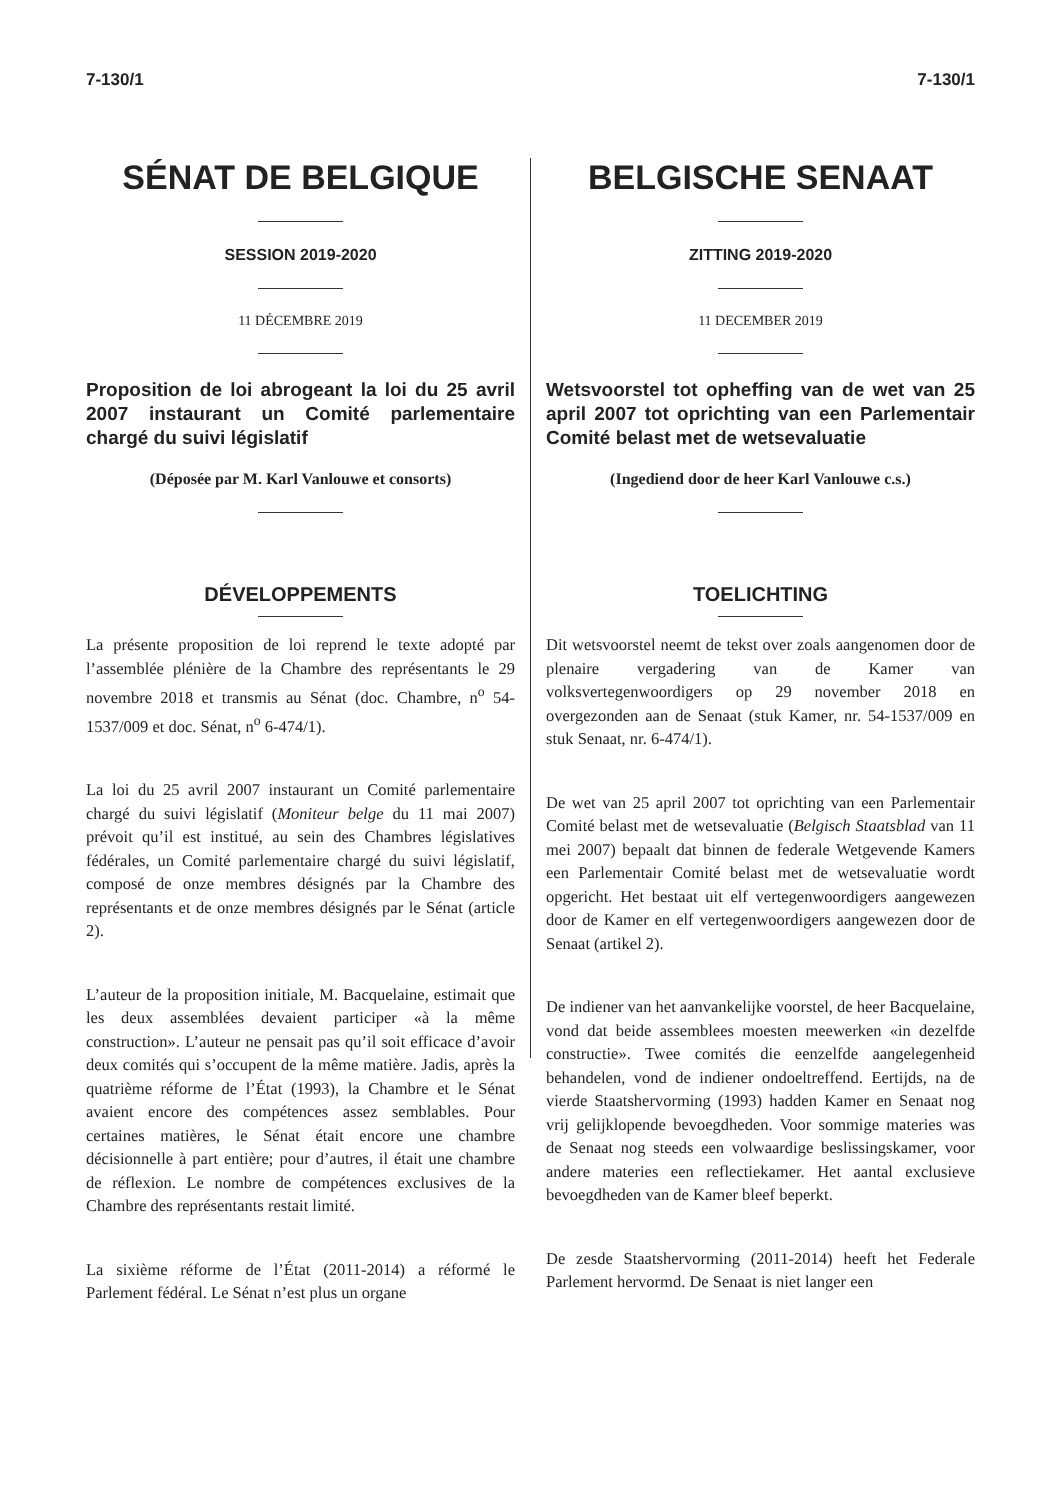7-130/1 7-130/1
SÉNAT DE BELGIQUE
SESSION 2019-2020
11 DÉCEMBRE 2019
Proposition de loi abrogeant la loi du 25 avril 2007 instaurant un Comité parlementaire chargé du suivi législatif
(Déposée par M. Karl Vanlouwe et consorts)
DÉVELOPPEMENTS
La présente proposition de loi reprend le texte adopté par l’assemblée plénière de la Chambre des représentants le 29 novembre 2018 et transmis au Sénat (doc. Chambre, n<sup>o</sup> 54-1537/009 et doc. Sénat, n<sup>o</sup> 6-474/1).
La loi du 25 avril 2007 instaurant un Comité parlementaire chargé du suivi législatif (Moniteur belge du 11 mai 2007) prévoit qu’il est institué, au sein des Chambres législatives fédérales, un Comité parlementaire chargé du suivi législatif, composé de onze membres désignés par la Chambre des représentants et de onze membres désignés par le Sénat (article 2).
L’auteur de la proposition initiale, M. Bacquelaine, estimait que les deux assemblées devaient participer «à la même construction». L’auteur ne pensait pas qu’il soit efficace d’avoir deux comités qui s’occupent de la même matière. Jadis, après la quatrième réforme de l’État (1993), la Chambre et le Sénat avaient encore des compétences assez semblables. Pour certaines matières, le Sénat était encore une chambre décisionnelle à part entière; pour d’autres, il était une chambre de réflexion. Le nombre de compétences exclusives de la Chambre des représentants restait limité.
La sixième réforme de l’État (2011-2014) a réformé le Parlement fédéral. Le Sénat n’est plus un organe
BELGISCHE SENAAT
ZITTING 2019-2020
11 DECEMBER 2019
Wetsvoorstel tot opheffing van de wet van 25 april 2007 tot oprichting van een Parlementair Comité belast met de wetsevaluatie
(Ingediend door de heer Karl Vanlouwe c.s.)
TOELICHTING
Dit wetsvoorstel neemt de tekst over zoals aangenomen door de plenaire vergadering van de Kamer van volksvertegenwoordigers op 29 november 2018 en overgezonden aan de Senaat (stuk Kamer, nr. 54-1537/009 en stuk Senaat, nr. 6-474/1).
De wet van 25 april 2007 tot oprichting van een Parlementair Comité belast met de wetsevaluatie (Belgisch Staatsblad van 11 mei 2007) bepaalt dat binnen de federale Wetgevende Kamers een Parlementair Comité belast met de wetsevaluatie wordt opgericht. Het bestaat uit elf vertegenwoordigers aangewezen door de Kamer en elf vertegenwoordigers aangewezen door de Senaat (artikel 2).
De indiener van het aanvankelijke voorstel, de heer Bacquelaine, vond dat beide assemblees moesten meewerken «in dezelfde constructie». Twee comités die eenzelfde aangelegenheid behandelen, vond de indiener ondoeltreffend. Eertijds, na de vierde Staatshervorming (1993) hadden Kamer en Senaat nog vrij gelijklopende bevoegdheden. Voor sommige materies was de Senaat nog steeds een volwaardige beslissingskamer, voor andere materies een reflectiekamer. Het aantal exclusieve bevoegdheden van de Kamer bleef beperkt.
De zesde Staatshervorming (2011-2014) heeft het Federale Parlement hervormd. De Senaat is niet langer een